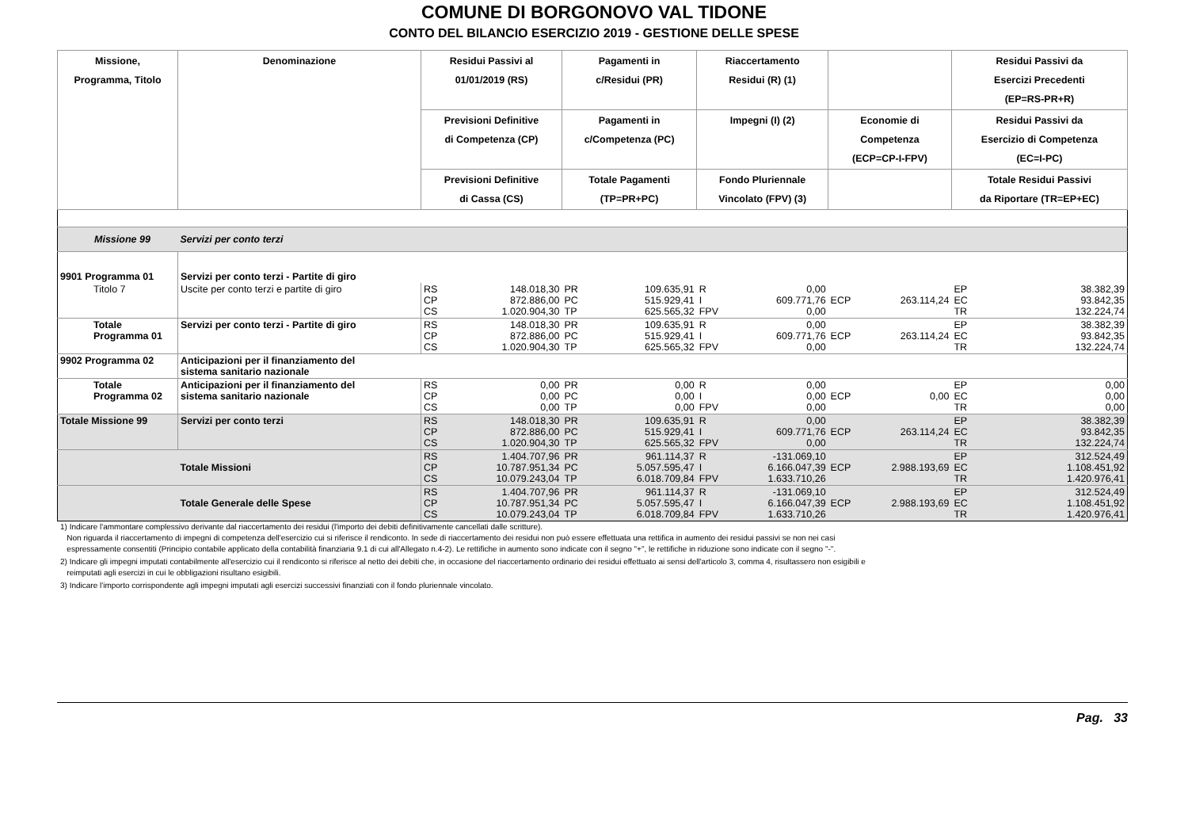COMUNE DI BORGONOVO VAL TIDONE
CONTO DEL BILANCIO ESERCIZIO 2019 - GESTIONE DELLE SPESE
| Missione, Programma, Titolo | Denominazione | Residui Passivi al 01/01/2019 (RS) | | Pagamenti in c/Residui (PR) | | Riaccertamento Residui (R) (1) | | | | Residui Passivi da Esercizi Precedenti (EP=RS-PR+R) | |
| --- | --- | --- | --- | --- | --- | --- | --- | --- | --- | --- | --- |
| | | Previsioni Definitive di Competenza (CP) | | Pagamenti in c/Competenza (PC) | | Impegni (I) (2) | | Economie di Competenza (ECP=CP-I-FPV) | | Residui Passivi da Esercizio di Competenza (EC=I-PC) | |
| | | Previsioni Definitive di Cassa (CS) | | Totale Pagamenti (TP=PR+PC) | | Fondo Pluriennale Vincolato (FPV) (3) | | | | Totale Residui Passivi da Riportare (TR=EP+EC) | |
| Missione 99 | Servizi per conto terzi | | | | | | | | | | |
| 9901 Programma 01 | Servizi per conto terzi - Partite di giro | | | | | | | | | | |
| Titolo 7 | Uscite per conto terzi e partite di giro | RS CP CS | 148.018,30 872.886,00 1.020.904,30 | PR PC TP | 109.635,91 515.929,41 625.565,32 | R I FPV | 0,00 609.771,76 0,00 | ECP | 263.114,24 | EP EC TR | 38.382,39 93.842,35 132.224,74 |
| Totale Programma 01 | Servizi per conto terzi - Partite di giro | RS CP CS | 148.018,30 872.886,00 1.020.904,30 | PR PC TP | 109.635,91 515.929,41 625.565,32 | R I FPV | 0,00 609.771,76 0,00 | ECP | 263.114,24 | EP EC TR | 38.382,39 93.842,35 132.224,74 |
| 9902 Programma 02 | Anticipazioni per il finanziamento del sistema sanitario nazionale | | | | | | | | | | |
| Totale Programma 02 | Anticipazioni per il finanziamento del sistema sanitario nazionale | RS CP CS | 0,00 0,00 0,00 | PR PC TP | 0,00 0,00 0,00 | R I FPV | 0,00 0,00 0,00 | ECP | 0,00 | EP EC TR | 0,00 0,00 0,00 |
| Totale Missione 99 | Servizi per conto terzi | RS CP CS | 148.018,30 872.886,00 1.020.904,30 | PR PC TP | 109.635,91 515.929,41 625.565,32 | R I FPV | 0,00 609.771,76 0,00 | ECP | 263.114,24 | EP EC TR | 38.382,39 93.842,35 132.224,74 |
| | Totale Missioni | RS CP CS | 1.404.707,96 10.787.951,34 10.079.243,04 | PR PC TP | 961.114,37 5.057.595,47 6.018.709,84 | R I FPV | -131.069,10 6.166.047,39 1.633.710,26 | ECP | 2.988.193,69 | EP EC TR | 312.524,49 1.108.451,92 1.420.976,41 |
| | Totale Generale delle Spese | RS CP CS | 1.404.707,96 10.787.951,34 10.079.243,04 | PR PC TP | 961.114,37 5.057.595,47 6.018.709,84 | R I FPV | -131.069,10 6.166.047,39 1.633.710,26 | ECP | 2.988.193,69 | EP EC TR | 312.524,49 1.108.451,92 1.420.976,41 |
1) Indicare l'ammontare complessivo derivante dal riaccertamento dei residui (l'importo dei debiti definitivamente cancellati dalle scritture).
Non riguarda il riaccertamento di impegni di competenza dell'esercizio cui si riferisce il rendiconto. In sede di riaccertamento dei residui non può essere effettuata una rettifica in aumento dei residui passivi se non nei casi
espressamente consentiti (Principio contabile applicato della contabilità finanziaria 9.1 di cui all'Allegato n.4-2). Le rettifiche in aumento sono indicate con il segno "+", le rettifiche in riduzione sono indicate con il segno "-".
2) Indicare gli impegni imputati contabilmente all'esercizio cui il rendiconto si riferisce al netto dei debiti che, in occasione del riaccertamento ordinario dei residui effettuato ai sensi dell'articolo 3, comma 4, risultassero non esigibili e
reimputati agli esercizi in cui le obbligazioni risultano esigibili.
3) Indicare l'importo corrispondente agli impegni imputati agli esercizi successivi finanziati con il fondo pluriennale vincolato.
Pag. 33